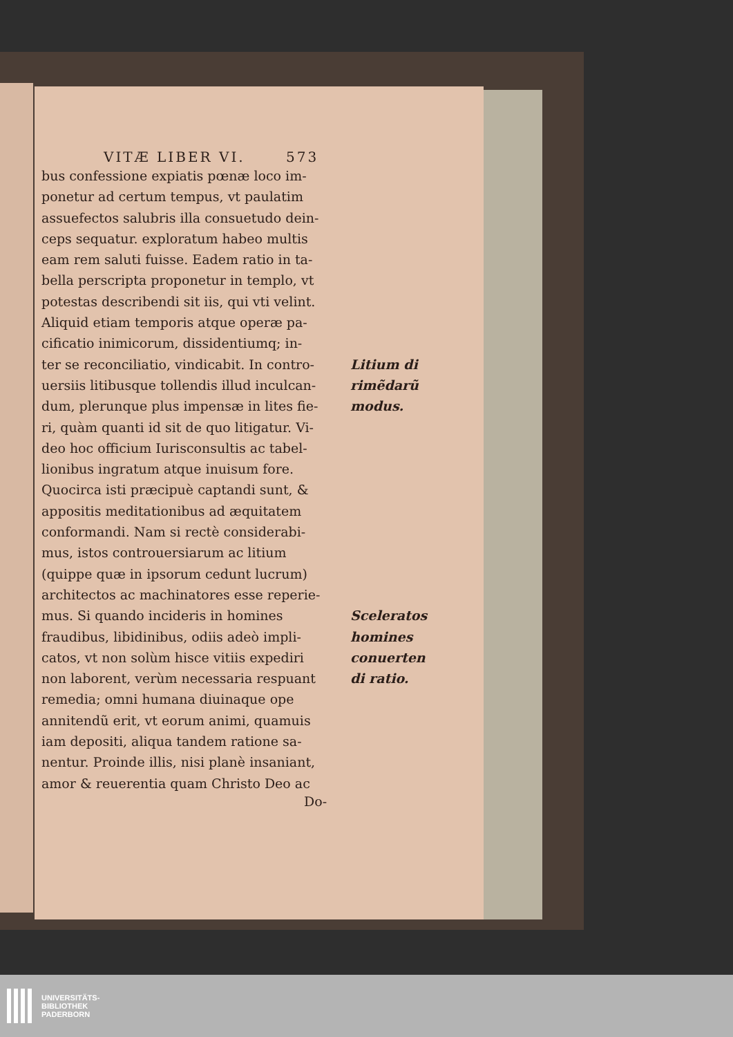VITÆ LIBER VI. 573
bus confessione expiatis pœnæ loco im-
ponetur ad certum tempus, vt paulatim
assuefectos salubris illa consuetudo dein-
ceps sequatur. exploratum habeo multis
eam rem saluti fuisse. Eadem ratio in ta-
bella perscripta proponetur in templo, vt
potestas describendi sit iis, qui vti velint.
Aliquid etiam temporis atque operæ pa-
cificatio inimicorum, dissidentiumq; in-
ter se reconciliatio, vindicabit. In contro-
uersiis litibusque tollendis illud inculcan-
dum, plerunque plus impensæ in lites fie-
ri, quàm quanti id sit de quo litigatur. Vi-
deo hoc officium Iurisconsultis ac tabel-
lionibus ingratum atque inuisum fore.
Quocirca isti præcipuè captandi sunt, &
appositis meditationibus ad æquitatem
conformandi. Nam si rectè considerabi-
mus, istos controuersiarum ac litium
(quippe quæ in ipsorum cedunt lucrum)
architectos ac machinatores esse reperie-
mus. Si quando incideris in homines
fraudibus, libidinibus, odiis adeò impli-
catos, vt non solùm hisce vitiis expediri
non laborent, verùm necessaria respuant
remedia; omni humana diuinaque ope
annitendũ erit, vt eorum animi, quamuis
iam depositi, aliqua tandem ratione sa-
nentur. Proinde illis, nisi planè insaniant,
amor & reuerentia quam Christo Deo ac
Litium di
rimẽdarũ
modus.
Sceleratos
homines
conuerten
di ratio.
Do-
UNIVERSITÄTS-
BIBLIOTHEK
PADERBORN